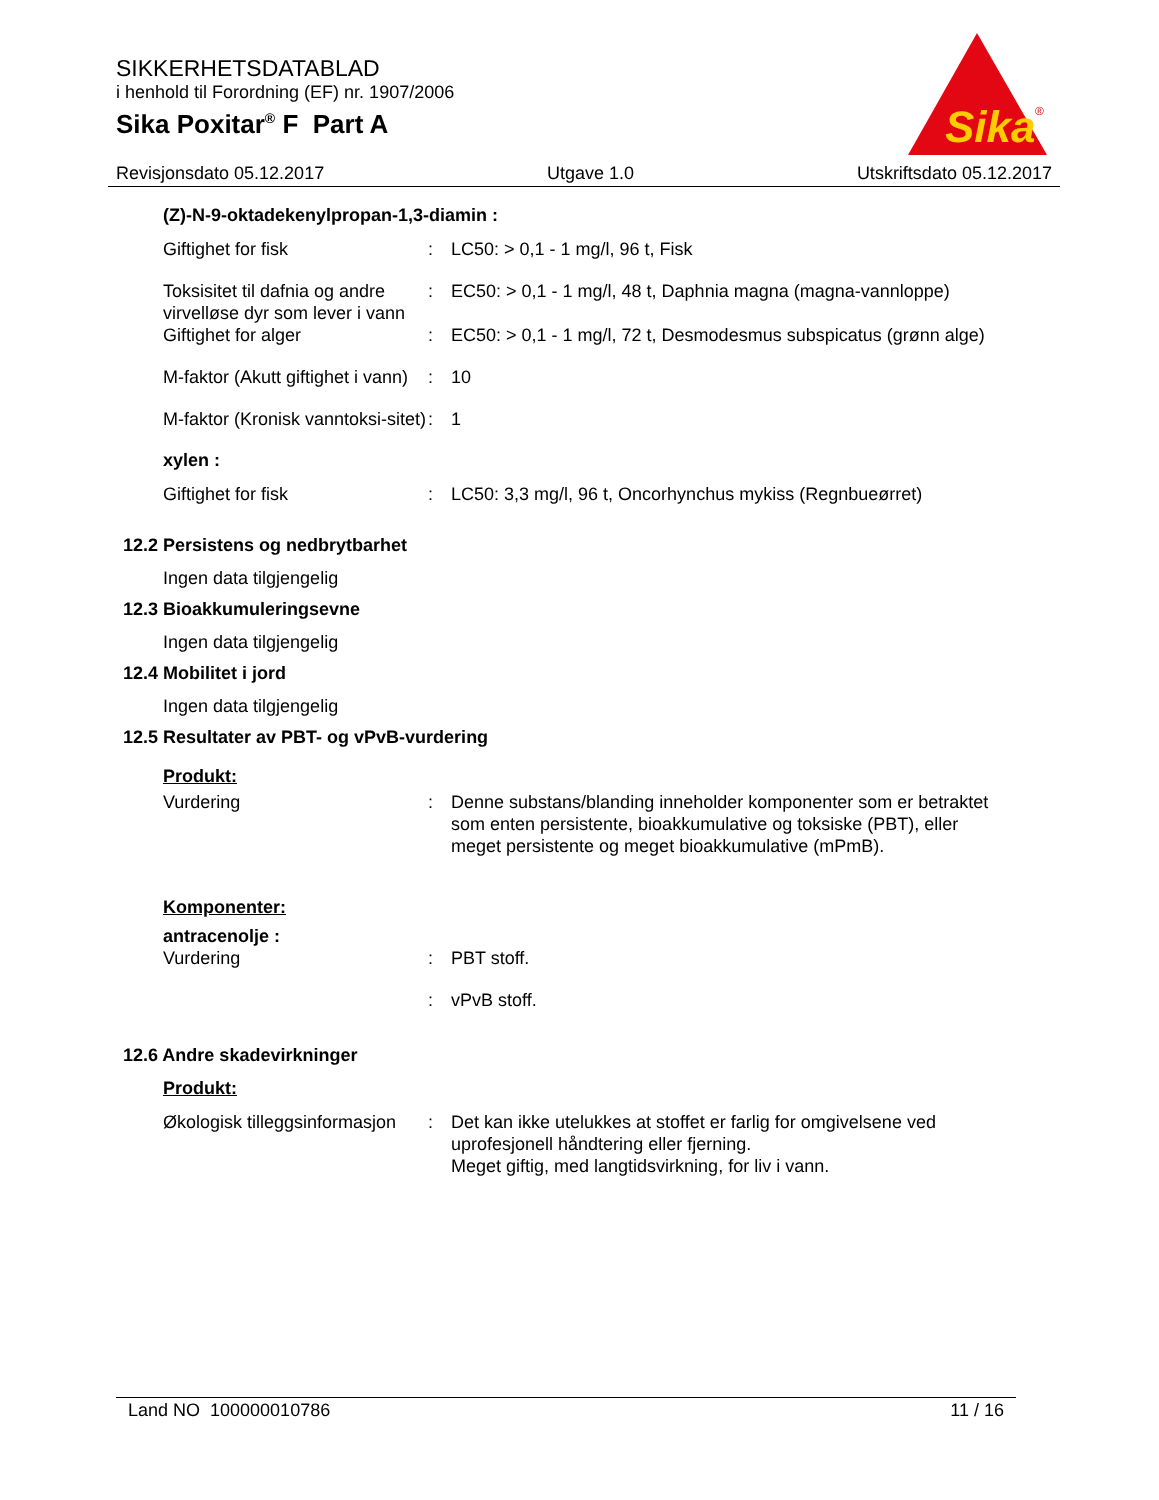SIKKERHETSDATABLAD
i henhold til Forordning (EF) nr. 1907/2006
Sika Poxitar<sup>®</sup> F Part A
Sika
®
Revisjonsdato 05.12.2017 Utgave 1.0 Utskriftsdato 05.12.2017
(Z)-N-9-oktadekenylpropan-1,3-diamin :
Giftighet for fisk : LC50: > 0,1 - 1 mg/l, 96 t, Fisk
Toksisitet til dafnia og andre virvelløse dyr som lever i vann
: EC50: > 0,1 - 1 mg/l, 48 t, Daphnia magna (magna-vannloppe)
Giftighet for alger : EC50: > 0,1 - 1 mg/l, 72 t, Desmodesmus subspicatus (grønn alge)
M-faktor (Akutt giftighet i vann)
: 10
M-faktor (Kronisk vanntoksi-sitet)
: 1
xylen :
Giftighet for fisk : LC50: 3,3 mg/l, 96 t, Oncorhynchus mykiss (Regnbueørret)
12.2 Persistens og nedbrytbarhet
Ingen data tilgjengelig
12.3 Bioakkumuleringsevne
Ingen data tilgjengelig
12.4 Mobilitet i jord
Ingen data tilgjengelig
12.5 Resultater av PBT- og vPvB-vurdering
Produkt:
Vurdering : Denne substans/blanding inneholder komponenter som er betraktet som enten persistente, bioakkumulative og toksiske (PBT), eller meget persistente og meget bioakkumulative (mPmB).
Komponenter:
antracenolje :
Vurdering : PBT stoff.
: vPvB stoff.
12.6 Andre skadevirkninger
Produkt:
Økologisk tilleggsinformasjon
: Det kan ikke utelukkes at stoffet er farlig for omgivelsene ved uprofesjonell håndtering eller fjerning.
Meget giftig, med langtidsvirkning, for liv i vann.
Land NO 100000010786 11 / 16